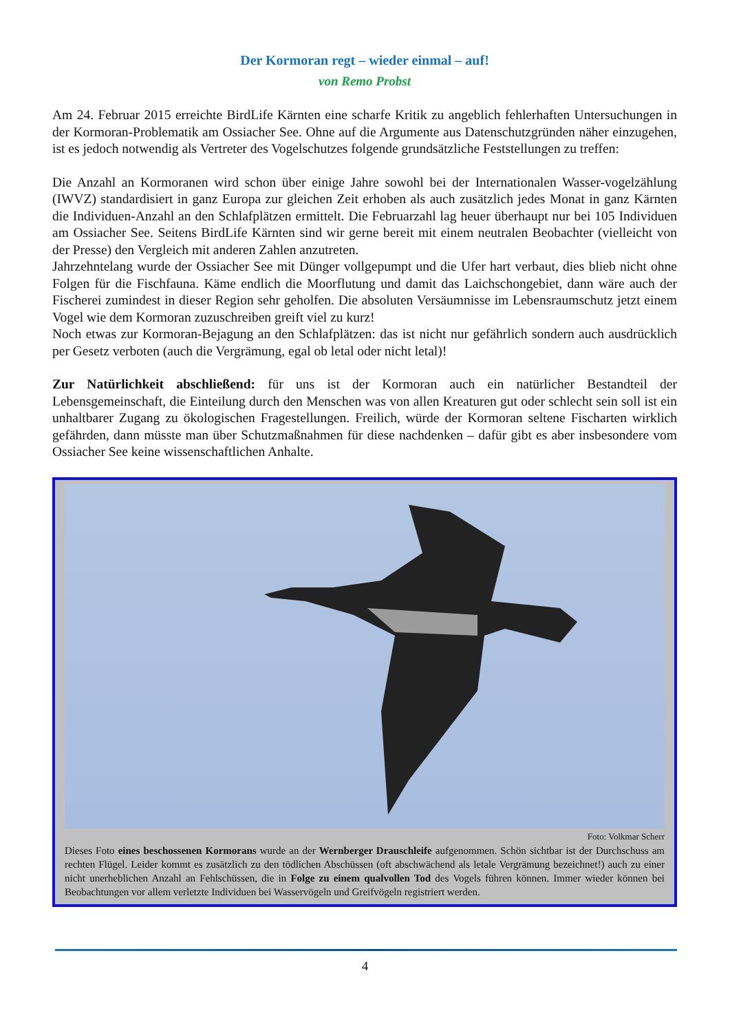Der Kormoran regt – wieder einmal – auf!
von Remo Probst
Am 24. Februar 2015 erreichte BirdLife Kärnten eine scharfe Kritik zu angeblich fehlerhaften Untersuchungen in der Kormoran-Problematik am Ossiacher See. Ohne auf die Argumente aus Datenschutzgründen näher einzugehen, ist es jedoch notwendig als Vertreter des Vogelschutzes folgende grundsätzliche Feststellungen zu treffen:
Die Anzahl an Kormoranen wird schon über einige Jahre sowohl bei der Internationalen Wasser-vogelzählung (IWVZ) standardisiert in ganz Europa zur gleichen Zeit erhoben als auch zusätzlich jedes Monat in ganz Kärnten die Individuen-Anzahl an den Schlafplätzen ermittelt. Die Februarzahl lag heuer überhaupt nur bei 105 Individuen am Ossiacher See. Seitens BirdLife Kärnten sind wir gerne bereit mit einem neutralen Beobachter (vielleicht von der Presse) den Vergleich mit anderen Zahlen anzutreten.
Jahrzehntelang wurde der Ossiacher See mit Dünger vollgepumpt und die Ufer hart verbaut, dies blieb nicht ohne Folgen für die Fischfauna. Käme endlich die Moorflutung und damit das Laichschongebiet, dann wäre auch der Fischerei zumindest in dieser Region sehr geholfen. Die absoluten Versäumnisse im Lebensraumschutz jetzt einem Vogel wie dem Kormoran zuzuschreiben greift viel zu kurz!
Noch etwas zur Kormoran-Bejagung an den Schlafplätzen: das ist nicht nur gefährlich sondern auch ausdrücklich per Gesetz verboten (auch die Vergrämung, egal ob letal oder nicht letal)!
Zur Natürlichkeit abschließend: für uns ist der Kormoran auch ein natürlicher Bestandteil der Lebensgemeinschaft, die Einteilung durch den Menschen was von allen Kreaturen gut oder schlecht sein soll ist ein unhaltbarer Zugang zu ökologischen Fragestellungen. Freilich, würde der Kormoran seltene Fischarten wirklich gefährden, dann müsste man über Schutzmaßnahmen für diese nachdenken – dafür gibt es aber insbesondere vom Ossiacher See keine wissenschaftlichen Anhalte.
Foto: Volkmar Scherr
Dieses Foto eines beschossenen Kormorans wurde an der Wernberger Drauschleife aufgenommen. Schön sichtbar ist der Durchschuss am rechten Flügel. Leider kommt es zusätzlich zu den tödlichen Abschüssen (oft abschwächend als letale Vergrämung bezeichnet!) auch zu einer nicht unerheblichen Anzahl an Fehlschüssen, die in Folge zu einem qualvollen Tod des Vogels führen können. Immer wieder können bei Beobachtungen vor allem verletzte Individuen bei Wasservögeln und Greifvögeln registriert werden.
4